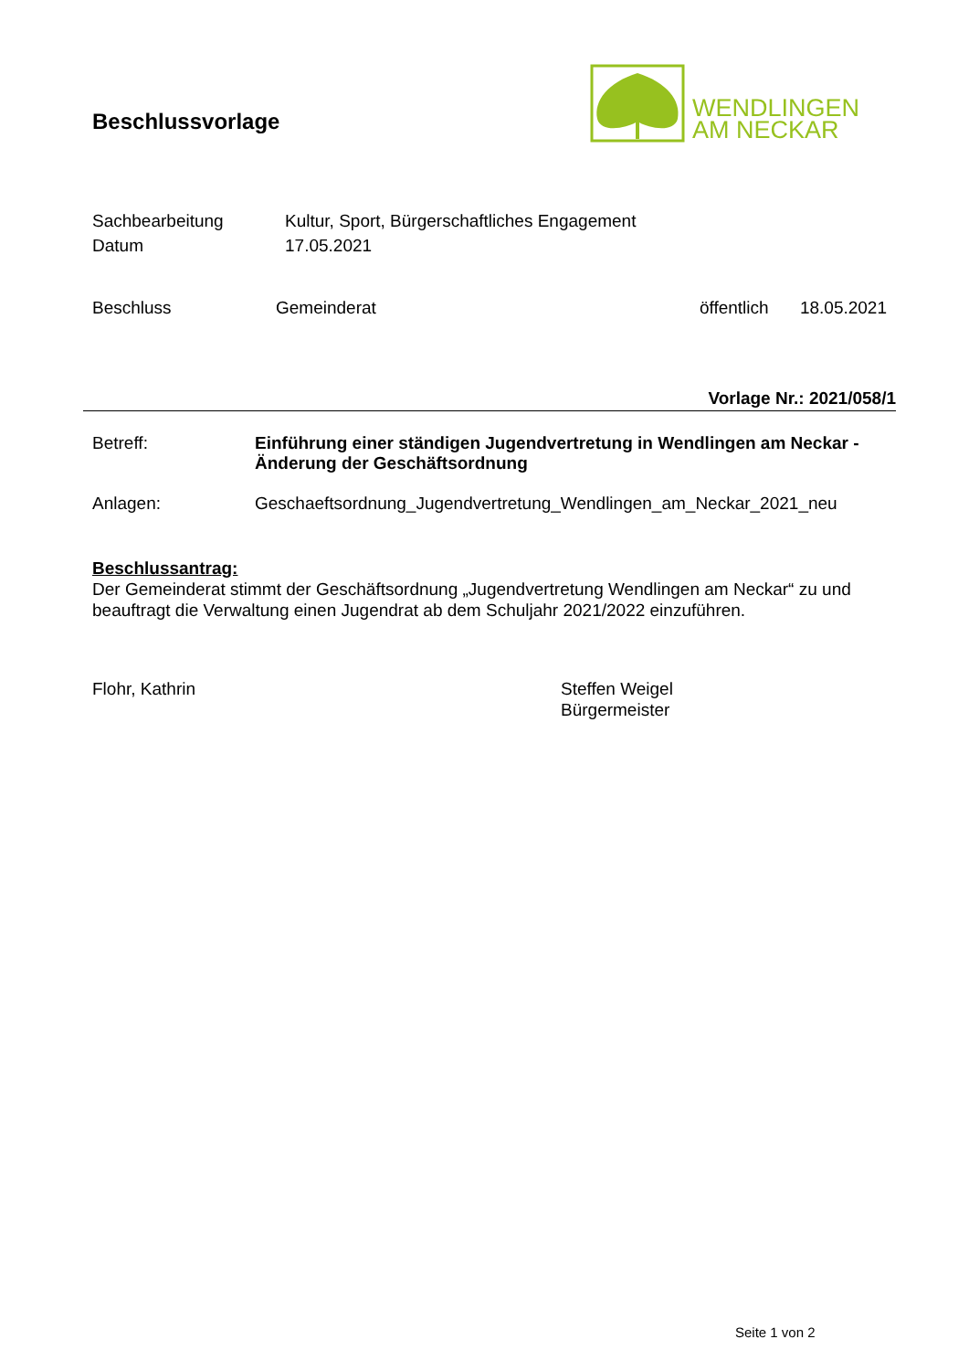Beschlussvorlage
WENDLINGEN
AM NECKAR
Sachbearbeitung Kultur, Sport, Bürgerschaftliches Engagement
Datum 17.05.2021
Beschluss Gemeinderat öffentlich 18.05.2021
Vorlage Nr.: 2021/058/1
Betreff: Einführung einer ständigen Jugendvertretung in Wendlingen am Neckar - Änderung der Geschäftsordnung
Anlagen: Geschaeftsordnung_Jugendvertretung_Wendlingen_am_Neckar_2021_neu
Beschlussantrag:
Der Gemeinderat stimmt der Geschäftsordnung „Jugendvertretung Wendlingen am Neckar“ zu und beauftragt die Verwaltung einen Jugendrat ab dem Schuljahr 2021/2022 einzuführen.
Flohr, Kathrin Steffen Weigel
Bürgermeister
Seite 1 von 2